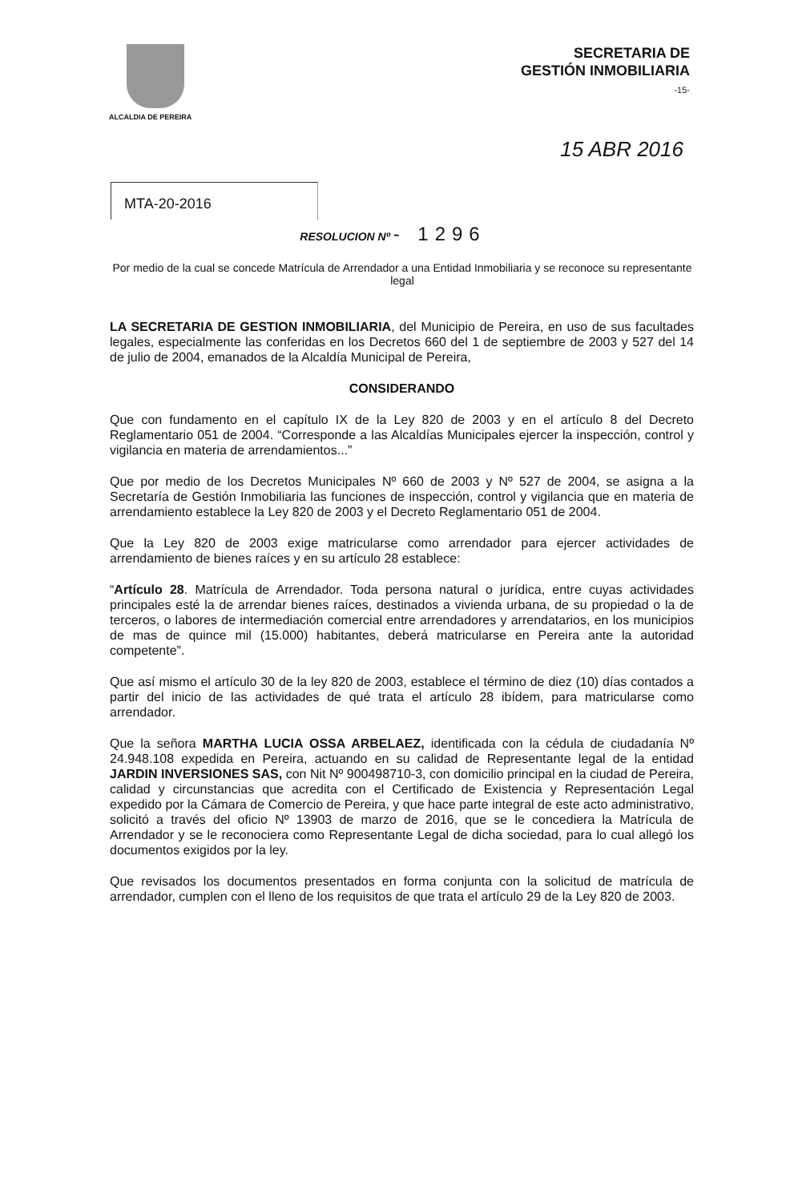ALCALDIA DE PEREIRA
SECRETARIA DE
GESTIÓN INMOBILIARIA
-15-
15 ABR 2016
MTA-20-2016
RESOLUCION Nº - 1296
Por medio de la cual se concede Matrícula de Arrendador a una Entidad Inmobiliaria y se reconoce su representante legal
LA SECRETARIA DE GESTION INMOBILIARIA, del Municipio de Pereira, en uso de sus facultades legales, especialmente las conferidas en los Decretos 660 del 1 de septiembre de 2003 y 527 del 14 de julio de 2004, emanados de la Alcaldía Municipal de Pereira,
CONSIDERANDO
Que con fundamento en el capítulo IX de la Ley 820 de 2003 y en el artículo 8 del Decreto Reglamentario 051 de 2004. “Corresponde a las Alcaldías Municipales ejercer la inspección, control y vigilancia en materia de arrendamientos...”
Que por medio de los Decretos Municipales Nº 660 de 2003 y Nº 527 de 2004, se asigna a la Secretaría de Gestión Inmobiliaria las funciones de inspección, control y vigilancia que en materia de arrendamiento establece la Ley 820 de 2003 y el Decreto Reglamentario 051 de 2004.
Que la Ley 820 de 2003 exige matricularse como arrendador para ejercer actividades de arrendamiento de bienes raíces y en su artículo 28 establece:
“Artículo 28. Matrícula de Arrendador. Toda persona natural o jurídica, entre cuyas actividades principales esté la de arrendar bienes raíces, destinados a vivienda urbana, de su propiedad o la de terceros, o labores de intermediación comercial entre arrendadores y arrendatarios, en los municipios de mas de quince mil (15.000) habitantes, deberá matricularse en Pereira ante la autoridad competente”.
Que así mismo el artículo 30 de la ley 820 de 2003, establece el término de diez (10) días contados a partir del inicio de las actividades de qué trata el artículo 28 ibídem, para matricularse como arrendador.
Que la señora MARTHA LUCIA OSSA ARBELAEZ, identificada con la cédula de ciudadanía Nº 24.948.108 expedida en Pereira, actuando en su calidad de Representante legal de la entidad JARDIN INVERSIONES SAS, con Nit Nº 900498710-3, con domicilio principal en la ciudad de Pereira, calidad y circunstancias que acredita con el Certificado de Existencia y Representación Legal expedido por la Cámara de Comercio de Pereira, y que hace parte integral de este acto administrativo, solicitó a través del oficio Nº 13903 de marzo de 2016, que se le concediera la Matrícula de Arrendador y se le reconociera como Representante Legal de dicha sociedad, para lo cual allegó los documentos exigidos por la ley.
Que revisados los documentos presentados en forma conjunta con la solicitud de matrícula de arrendador, cumplen con el lleno de los requisitos de que trata el artículo 29 de la Ley 820 de 2003.